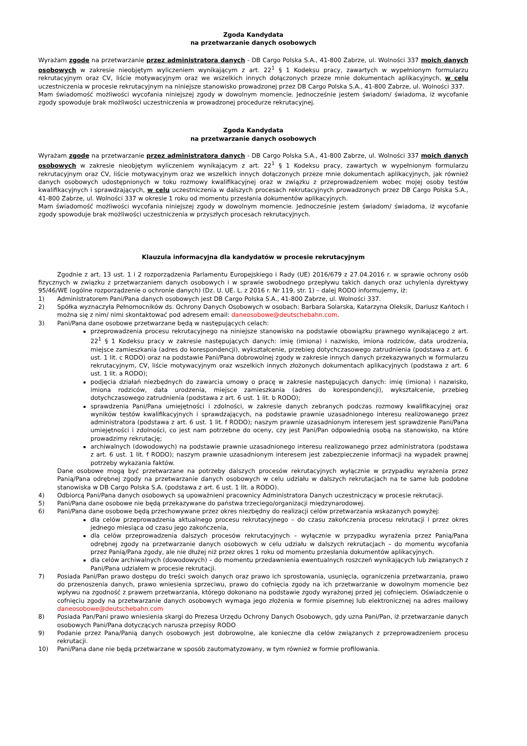Zgoda Kandydata
na przetwarzanie danych osobowych
Wyrażam zgodę na przetwarzanie przez administratora danych - DB Cargo Polska S.A., 41-800 Zabrze, ul. Wolności 337 moich danych osobowych w zakresie nieobjętym wyliczeniem wynikającym z art. 22<sup>1</sup> § 1 Kodeksu pracy, zawartych w wypełnionym formularzu rekrutacyjnym oraz CV, liście motywacyjnym oraz we wszelkich innych dołączonych przeze mnie dokumentach aplikacyjnych, w celu uczestniczenia w procesie rekrutacyjnym na niniejsze stanowisko prowadzonej przez DB Cargo Polska S.A., 41-800 Zabrze, ul. Wolności 337.
Mam świadomość możliwości wycofania niniejszej zgody w dowolnym momencie. Jednocześnie jestem świadom/ świadoma, iż wycofanie zgody spowoduje brak możliwości uczestniczenia w prowadzonej procedurze rekrutacyjnej.
Zgoda Kandydata
na przetwarzanie danych osobowych
Wyrażam zgodę na przetwarzanie przez administratora danych - DB Cargo Polska S.A., 41-800 Zabrze, ul. Wolności 337 moich danych osobowych w zakresie nieobjętym wyliczeniem wynikającym z art. 22<sup>1</sup> § 1 Kodeksu pracy, zawartych w wypełnionym formularzu rekrutacyjnym oraz CV, liście motywacyjnym oraz we wszelkich innych dołączonych przeze mnie dokumentach aplikacyjnych, jak również danych osobowych udostępnionych w toku rozmowy kwalifikacyjnej oraz w związku z przeprowadzeniem wobec mojej osoby testów kwalifikacyjnych i sprawdzających, w celu uczestniczenia w dalszych procesach rekrutacyjnych prowadzonych przez DB Cargo Polska S.A., 41-800 Zabrze, ul. Wolności 337 w okresie 1 roku od momentu przesłania dokumentów aplikacyjnych.
Mam świadomość możliwości wycofania niniejszej zgody w dowolnym momencie. Jednocześnie jestem świadom/ świadoma, iż wycofanie zgody spowoduje brak możliwości uczestniczenia w przyszłych procesach rekrutacyjnych.
Klauzula informacyjna dla kandydatów w procesie rekrutacyjnym
Zgodnie z art. 13 ust. 1 i 2 rozporządzenia Parlamentu Europejskiego i Rady (UE) 2016/679 z 27.04.2016 r. w sprawie ochrony osób fizycznych w związku z przetwarzaniem danych osobowych i w sprawie swobodnego przepływu takich danych oraz uchylenia dyrektywy 95/46/WE (ogólne rozporządzenie o ochronie danych) (Dz. U. UE. L. z 2016 r. Nr 119, str. 1) – dalej RODO informujemy, iż:
1) Administratorem Pani/Pana danych osobowych jest DB Cargo Polska S.A., 41-800 Zabrze, ul. Wolności 337.
2) Spółka wyznaczyła Pełnomocników ds. Ochrony Danych Osobowych w osobach: Barbara Solarska, Katarzyna Oleksik, Dariusz Kańtoch i można się z nim/ nimi skontaktować pod adresem email: daneosobowe@deutschebahn.com.
3) Pani/Pana dane osobowe przetwarzane będą w następujących celach:
przeprowadzenia procesu rekrutacyjnego na niniejsze stanowisko na podstawie obowiązku prawnego wynikającego z art. 22<sup>1</sup> § 1 Kodeksu pracy w zakresie następujących danych: imię (imiona) i nazwisko, imiona rodziców, data urodzenia, miejsce zamieszkania (adres do korespondencji), wykształcenie, przebieg dotychczasowego zatrudnienia (podstawa z art. 6 ust. 1 lit. c RODO) oraz na podstawie Pani/Pana dobrowolnej zgody w zakresie innych danych przekazywanych w formularzu rekrutacyjnym, CV, liście motywacyjnym oraz wszelkich innych złożonych dokumentach aplikacyjnych (podstawa z art. 6 ust. 1 lit. a RODO);
podjęcia działań niezbędnych do zawarcia umowy o pracę w zakresie następujących danych: imię (imiona) i nazwisko, imiona rodziców, data urodzenia, miejsce zamieszkania (adres do korespondencji), wykształcenie, przebieg dotychczasowego zatrudnienia (podstawa z art. 6 ust. 1 lit. b RODO);
sprawdzenia Pani/Pana umiejętności i zdolności, w zakresie danych zebranych podczas rozmowy kwalifikacyjnej oraz wyników testów kwalifikacyjnych i sprawdzających, na podstawie prawnie uzasadnionego interesu realizowanego przez administratora (podstawa z art. 6 ust. 1 lit. f RODO); naszym prawnie uzasadnionym interesem jest sprawdzenie Pani/Pana umiejętności i zdolności, co jest nam potrzebne do oceny, czy jest Pani/Pan odpowiednią osobą na stanowisko, na które prowadzimy rekrutację;
archiwalnych (dowodowych) na podstawie prawnie uzasadnionego interesu realizowanego przez administratora (podstawa z art. 6 ust. 1 lit. f RODO); naszym prawnie uzasadnionym interesem jest zabezpieczenie informacji na wypadek prawnej potrzeby wykazania faktów.
Dane osobowe mogą być przetwarzane na potrzeby dalszych procesów rekrutacyjnych wyłącznie w przypadku wyrażenia przez Panią/Pana odrębnej zgody na przetwarzanie danych osobowych w celu udziału w dalszych rekrutacjach na te same lub podobne stanowiska w DB Cargo Polska S.A. (podstawa z art. 6 ust. 1 lit. a RODO).
4) Odbiorcą Pani/Pana danych osobowych są upoważnieni pracownicy Administratora Danych uczestniczący w procesie rekrutacji.
5) Pani/Pana dane osobowe nie będą przekazywane do państwa trzeciego/organizacji międzynarodowej.
6) Pani/Pana dane osobowe będą przechowywane przez okres niezbędny do realizacji celów przetwarzania wskazanych powyżej:
dla celów przeprowadzenia aktualnego procesu rekrutacyjnego – do czasu zakończenia procesu rekrutacji i przez okres jednego miesiąca od czasu jego zakończenia,
dla celów przeprowadzenia dalszych procesów rekrutacyjnych – wyłącznie w przypadku wyrażenia przez Panią/Pana odrębnej zgody na przetwarzanie danych osobowych w celu udziału w dalszych rekrutacjach – do momentu wycofania przez Panią/Pana zgody, ale nie dłużej niż przez okres 1 roku od momentu przesłania dokumentów aplikacyjnych.
dla celów archiwalnych (dowodowych) – do momentu przedawnienia ewentualnych roszczeń wynikających lub związanych z Pani/Pana udziałem w procesie rekrutacji.
7) Posiada Pani/Pan prawo dostępu do treści swoich danych oraz prawo ich sprostowania, usunięcia, ograniczenia przetwarzania, prawo do przenoszenia danych, prawo wniesienia sprzeciwu, prawo do cofnięcia zgody na ich przetwarzanie w dowolnym momencie bez wpływu na zgodność z prawem przetwarzania, którego dokonano na podstawie zgody wyrażonej przed jej cofnięciem. Oświadczenie o cofnięciu zgody na przetwarzanie danych osobowych wymaga jego złożenia w formie pisemnej lub elektronicznej na adres mailowy daneosobowe@deutschebahn.com
8) Posiada Pan/Pani prawo wniesienia skargi do Prezesa Urzędu Ochrony Danych Osobowych, gdy uzna Pani/Pan, iż przetwarzanie danych osobowych Pani/Pana dotyczących narusza przepisy RODO
9) Podanie przez Pana/Panią danych osobowych jest dobrowolne, ale konieczne dla celów związanych z przeprowadzeniem procesu rekrutacji.
10) Pani/Pana dane nie będą przetwarzane w sposób zautomatyzowany, w tym również w formie profilowania.